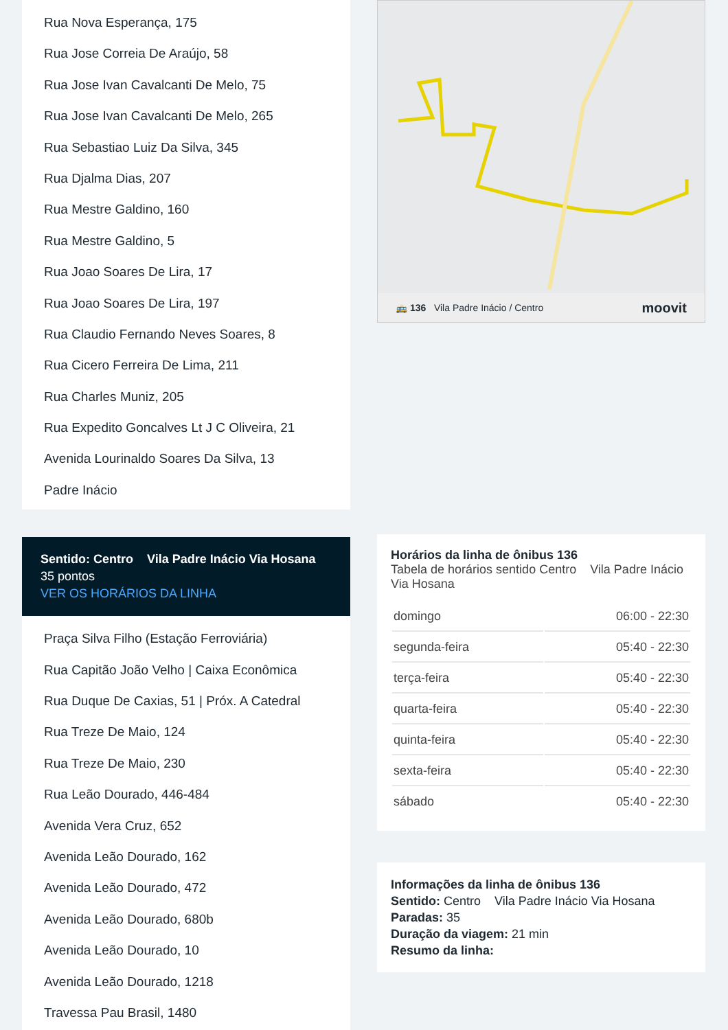Rua Nova Esperança, 175
Rua Jose Correia De Araújo, 58
Rua Jose Ivan Cavalcanti De Melo, 75
Rua Jose Ivan Cavalcanti De Melo, 265
Rua Sebastiao Luiz Da Silva, 345
Rua Djalma Dias, 207
Rua Mestre Galdino, 160
Rua Mestre Galdino, 5
Rua Joao Soares De Lira, 17
Rua Joao Soares De Lira, 197
Rua Claudio Fernando Neves Soares, 8
Rua Cicero Ferreira De Lima, 211
Rua Charles Muniz, 205
Rua Expedito Goncalves Lt J C Oliveira, 21
Avenida Lourinaldo Soares Da Silva, 13
Padre Inácio
Sentido: Centro Vila Padre Inácio Via Hosana
35 pontos
VER OS HORÁRIOS DA LINHA
Praça Silva Filho (Estação Ferroviária)
Rua Capitão João Velho | Caixa Econômica
Rua Duque De Caxias, 51 | Próx. A Catedral
Rua Treze De Maio, 124
Rua Treze De Maio, 230
Rua Leão Dourado, 446-484
Avenida Vera Cruz, 652
Avenida Leão Dourado, 162
Avenida Leão Dourado, 472
Avenida Leão Dourado, 680b
Avenida Leão Dourado, 10
Avenida Leão Dourado, 1218
Travessa Pau Brasil, 1480
🚌 136 Vila Padre Inácio / Centro moovit
Horários da linha de ônibus 136
Tabela de horários sentido Centro Vila Padre Inácio Via Hosana
| domingo | 06:00 - 22:30 |
| segunda-feira | 05:40 - 22:30 |
| terça-feira | 05:40 - 22:30 |
| quarta-feira | 05:40 - 22:30 |
| quinta-feira | 05:40 - 22:30 |
| sexta-feira | 05:40 - 22:30 |
| sábado | 05:40 - 22:30 |
Informações da linha de ônibus 136
Sentido: Centro Vila Padre Inácio Via Hosana
Paradas: 35
Duração da viagem: 21 min
Resumo da linha: